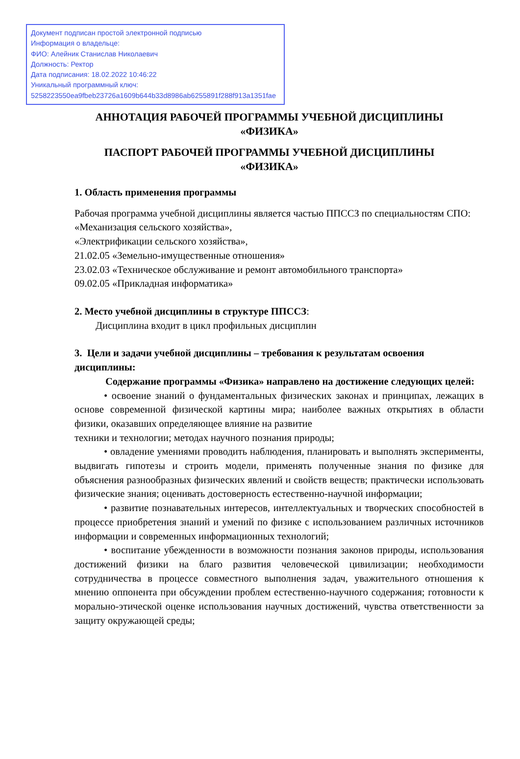Документ подписан простой электронной подписью
Информация о владельце:
ФИО: Алейник Станислав Николаевич
Должность: Ректор
Дата подписания: 18.02.2022 10:46:22
Уникальный программный ключ:
5258223550ea9fbeb23726a1609b644b33d8986ab6255891f288f913a1351fae
АННОТАЦИЯ РАБОЧЕЙ ПРОГРАММЫ УЧЕБНОЙ ДИСЦИПЛИНЫ
«ФИЗИКА»
ПАСПОРТ РАБОЧЕЙ ПРОГРАММЫ УЧЕБНОЙ ДИСЦИПЛИНЫ
«ФИЗИКА»
1. Область применения программы
Рабочая программа учебной дисциплины является частью ППССЗ по специальностям СПО:
«Механизация сельского хозяйства»,
«Электрификации сельского хозяйства»,
21.02.05 «Земельно-имущественные отношения»
23.02.03 «Техническое обслуживание и ремонт автомобильного транспорта»
09.02.05 «Прикладная информатика»
2. Место учебной дисциплины в структуре ППССЗ:
Дисциплина входит в цикл профильных дисциплин
3. Цели и задачи учебной дисциплины – требования к результатам освоения дисциплины:
Содержание программы «Физика» направлено на достижение следующих целей:
• освоение знаний о фундаментальных физических законах и принципах, лежащих в основе современной физической картины мира; наиболее важных открытиях в области физики, оказавших определяющее влияние на развитие
техники и технологии; методах научного познания природы;
• овладение умениями проводить наблюдения, планировать и выполнять эксперименты, выдвигать гипотезы и строить модели, применять полученные знания по физике для объяснения разнообразных физических явлений и свойств веществ; практически использовать физические знания; оценивать достоверность естественно-научной информации;
• развитие познавательных интересов, интеллектуальных и творческих способностей в процессе приобретения знаний и умений по физике с использованием различных источников информации и современных информационных технологий;
• воспитание убежденности в возможности познания законов природы, использования достижений физики на благо развития человеческой цивилизации; необходимости сотрудничества в процессе совместного выполнения задач, уважительного отношения к мнению оппонента при обсуждении проблем естественно-научного содержания; готовности к морально-этической оценке использования научных достижений, чувства ответственности за защиту окружающей среды;